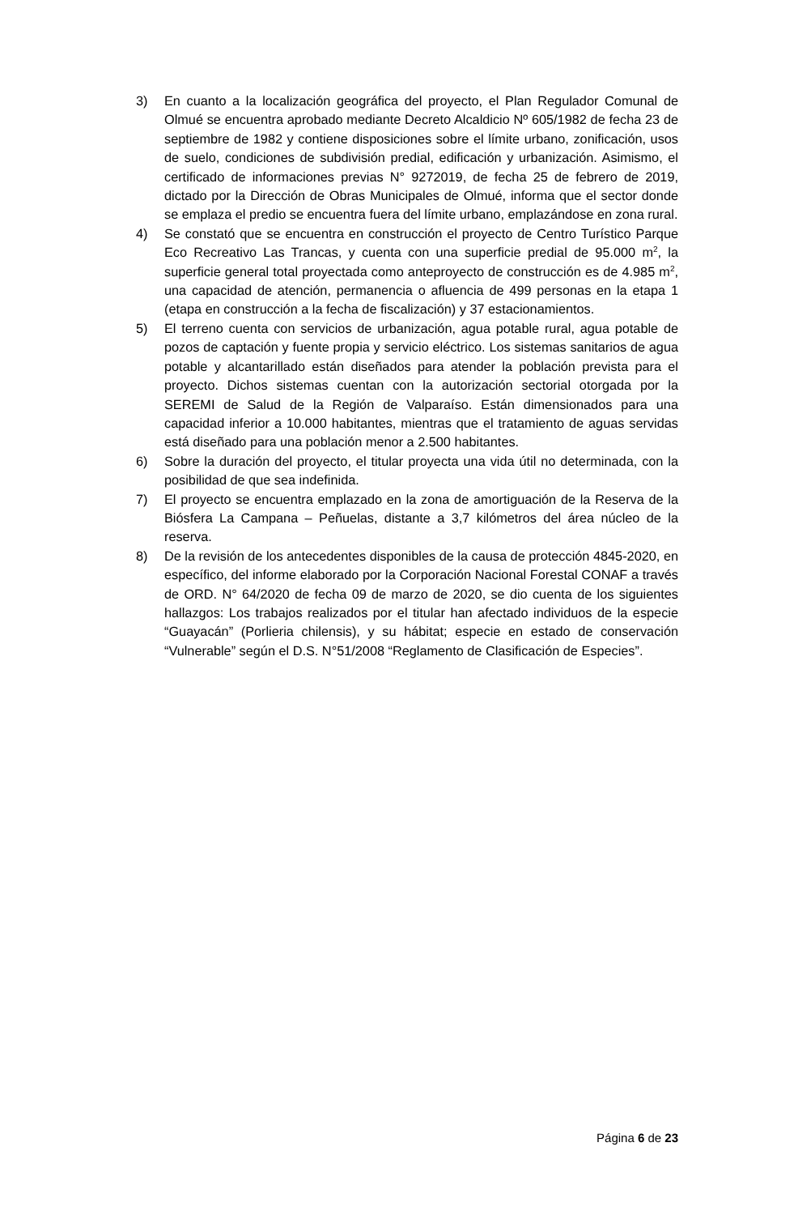3) En cuanto a la localización geográfica del proyecto, el Plan Regulador Comunal de Olmué se encuentra aprobado mediante Decreto Alcaldicio Nº 605/1982 de fecha 23 de septiembre de 1982 y contiene disposiciones sobre el límite urbano, zonificación, usos de suelo, condiciones de subdivisión predial, edificación y urbanización. Asimismo, el certificado de informaciones previas N° 9272019, de fecha 25 de febrero de 2019, dictado por la Dirección de Obras Municipales de Olmué, informa que el sector donde se emplaza el predio se encuentra fuera del límite urbano, emplazándose en zona rural.
4) Se constató que se encuentra en construcción el proyecto de Centro Turístico Parque Eco Recreativo Las Trancas, y cuenta con una superficie predial de 95.000 m<sup>2</sup>, la superficie general total proyectada como anteproyecto de construcción es de 4.985 m<sup>2</sup>, una capacidad de atención, permanencia o afluencia de 499 personas en la etapa 1 (etapa en construcción a la fecha de fiscalización) y 37 estacionamientos.
5) El terreno cuenta con servicios de urbanización, agua potable rural, agua potable de pozos de captación y fuente propia y servicio eléctrico. Los sistemas sanitarios de agua potable y alcantarillado están diseñados para atender la población prevista para el proyecto. Dichos sistemas cuentan con la autorización sectorial otorgada por la SEREMI de Salud de la Región de Valparaíso. Están dimensionados para una capacidad inferior a 10.000 habitantes, mientras que el tratamiento de aguas servidas está diseñado para una población menor a 2.500 habitantes.
6) Sobre la duración del proyecto, el titular proyecta una vida útil no determinada, con la posibilidad de que sea indefinida.
7) El proyecto se encuentra emplazado en la zona de amortiguación de la Reserva de la Biósfera La Campana – Peñuelas, distante a 3,7 kilómetros del área núcleo de la reserva.
8) De la revisión de los antecedentes disponibles de la causa de protección 4845-2020, en específico, del informe elaborado por la Corporación Nacional Forestal CONAF a través de ORD. N° 64/2020 de fecha 09 de marzo de 2020, se dio cuenta de los siguientes hallazgos: Los trabajos realizados por el titular han afectado individuos de la especie “Guayacán” (Porlieria chilensis), y su hábitat; especie en estado de conservación “Vulnerable” según el D.S. N°51/2008 “Reglamento de Clasificación de Especies”.
Página 6 de 23